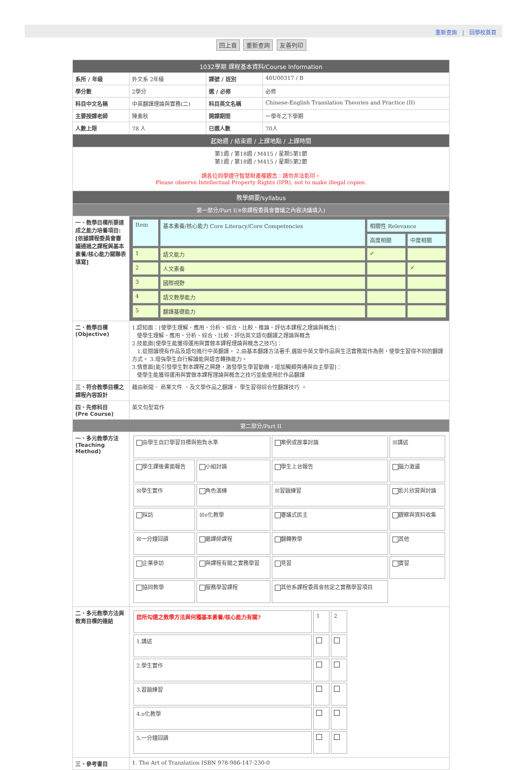重新查詢 | 回學校首頁
回上頁 重新查詢 友善列印
| 1032學期 課程基本資料/Course Information | | | |
| 系所 / 年級 | 外文系 2年級 | 課號 / 班別 | 46U00317 / B |
| 學分數 | 2學分 | 選 / 必修 | 必修 |
| 科目中文名稱 | 中英翻譯理論與實務(二) | 科目英文名稱 | Chinese-English Translation Theories and Practice (II) |
| 主要授課老師 | 陳素秋 | 開課期間 | 一學年之下學期 |
| 人數上限 | 78 人 | 已選人數 | 70人 |
| 起始週 / 結束週 / 上課地點 / 上課時間 | | | |
| 第1週 / 第18週 / M415 / 星期5第1節 第1週 / 第18週 / M415 / 星期5第2節 請各位同學遵守智慧財產權觀念：請勿非法影印。 Please observe Intellectual Property Rights (IPR), not to make illegal copies. | | | |
| 教學綱要/syllabus | | | |
| 第一部分/Part I(※依課程委員會審議之內容決議填入) | | | |
| 一、教學目標所要達成之能力培養項目: [依據課程委員會審議通過之課程與基本素養/核心能力關聯表填寫] | / Item / 基本素養/核心能力 Core Literacy/Core Competencies / 相關性 Relevance / / / / / 高度相關 / 中度相關 / / 1 / 語文能力 / ✔ / / / 2 / 人文素養 / / ✔ / / 3 / 國際視野 / / / / 4 / 語文教學能力 / / / / 5 / 翻譯基礎能力 / / / | | |
| 二、教學目標 (Objective) | 1.認知面：[使學生理解、應用、分析、綜合、比較、推論、評估本課程之理論與概念]： 使學生理解、應用、分析、綜合、比較、評估英文語句翻譯之理論與概念 2.技能面[使學生能獲得運用與實做本課程理論與概念之技巧]： 1.從閱讀現有作品及語句進行中英翻譯。 2.由基本翻譯方法著手,選取中英文學作品與生活實務寫作為例，使學生習得不同的翻譯方式。 3.增強學生自行解讀能與語言轉換能力。 3.情意面[能引發學生對本課程之興趣，激發學生學習動機，增加觸類旁通與自主學習]： 使學生能獲得運用與實做本課程理論與概念之技巧並能使用於作品翻譯 | | |
| 三、符合教學目標之課程內容設計 | 藉由新聞、 商業文件 、及文學作品之翻譯， 學生習得綜合性翻譯技巧 。 | | |
| 四、先修科目 (Pre Course) | 英文句型寫作 | | |
| 第二部分/Part II | | | |
| 一、多元教學方法 (Teaching Method) | / 由學生自訂學習目標與抱負水準 / / 案例或故事討論 / ☒講述 / / 學生課後書面報告 / 小組討論 / 學生上台報告 / 腦力激盪 / / ☒學生實作 / 角色演練 / ☒習題練習 / 影片欣賞與討論 / / 採訪 / ☒e化教學 / 審議式民主 / 觀察與資料收集 / / ☒一分鐘回饋 / 磨課師課程 / 翻轉教學 / 其他 / / 企業參訪 / 與課程有關之實務學習 / 見習 / 實習 / / 協同教學 / 服務學習課程 / 其他系課程委員會核定之實務學習項目 / / | | |
| 二、多元教學方法與教育目標的連結 | / 您所勾選之教學方法與何種基本素養/核心能力有關? / 1 / 2 / / 1.講述 / / / / 2.學生實作 / / / / 3.習題練習 / / / / 4.e化教學 / / / / 5.一分鐘回饋 / / / | | |
| 三、參考書目 | 1. The Art of Translation ISBN 978-986-147-230-0 | | |